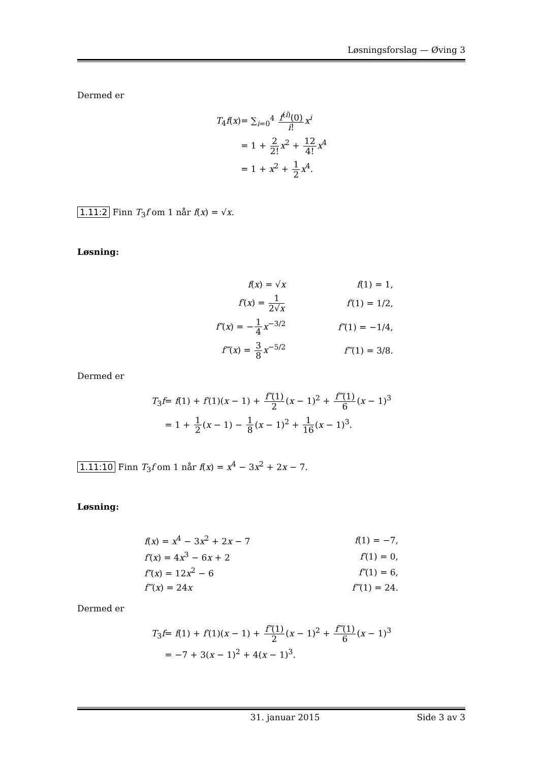Løsningsforslag — Øving 3
Dermed er
| T<sub>4</sub> f ( x ) | = ∑<sub>i=0</sub><sup>4</sup> f<sup>(i)</sup>(0) i ! x<sup>i</sup> |
| | = 1 + 2 2! x<sup>2</sup> + 12 4! x<sup>4</sup> |
| | = 1 + x<sup>2</sup> + 1 2 x<sup>4</sup>. |
1.11:2 Finn T<sub>3</sub>f om 1 når f(x) = √x.
Løsning:
| f ( x ) = √ x | f (1) = 1, |
| f′ ( x ) = 1 2√ x | f′ (1) = 1/2, |
| f″ ( x ) = − 1 4 x<sup>−3/2</sup> | f″ (1) = −1/4, |
| f‴ ( x ) = 3 8 x<sup>−5/2</sup> | f‴ (1) = 3/8. |
Dermed er
| T<sub>3</sub> f | = f (1) + f′ (1)( x − 1) + f″ (1) 2 ( x − 1)<sup>2</sup> + f‴ (1) 6 ( x − 1)<sup>3</sup> |
| | = 1 + 1 2 ( x − 1) − 1 8 ( x − 1)<sup>2</sup> + 1 16 ( x − 1)<sup>3</sup>. |
1.11:10 Finn T<sub>3</sub>f om 1 når f(x) = x<sup>4</sup> − 3x<sup>2</sup> + 2x − 7.
Løsning:
| f ( x ) = x<sup>4</sup> − 3 x<sup>2</sup> + 2 x − 7 | f (1) = −7, |
| f′ ( x ) = 4 x<sup>3</sup> − 6 x + 2 | f′ (1) = 0, |
| f″ ( x ) = 12 x<sup>2</sup> − 6 | f″ (1) = 6, |
| f‴ ( x ) = 24 x | f‴ (1) = 24. |
Dermed er
| T<sub>3</sub> f | = f (1) + f′ (1)( x − 1) + f″ (1) 2 ( x − 1)<sup>2</sup> + f‴ (1) 6 ( x − 1)<sup>3</sup> |
| | = −7 + 3( x − 1)<sup>2</sup> + 4( x − 1)<sup>3</sup>. |
31. januar 2015 Side 3 av 3